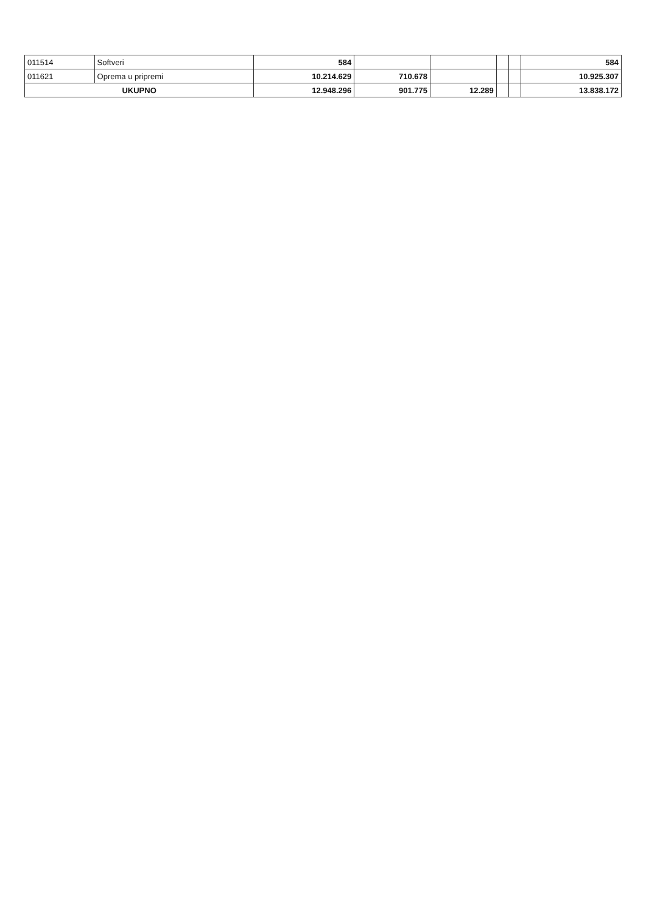| 011514 | Softveri | 584 | | | | | 584 |
| 011621 | Oprema u pripremi | 10.214.629 | 710.678 | | | | 10.925.307 |
| UKUPNO | | 12.948.296 | 901.775 | 12.289 | | | 13.838.172 |